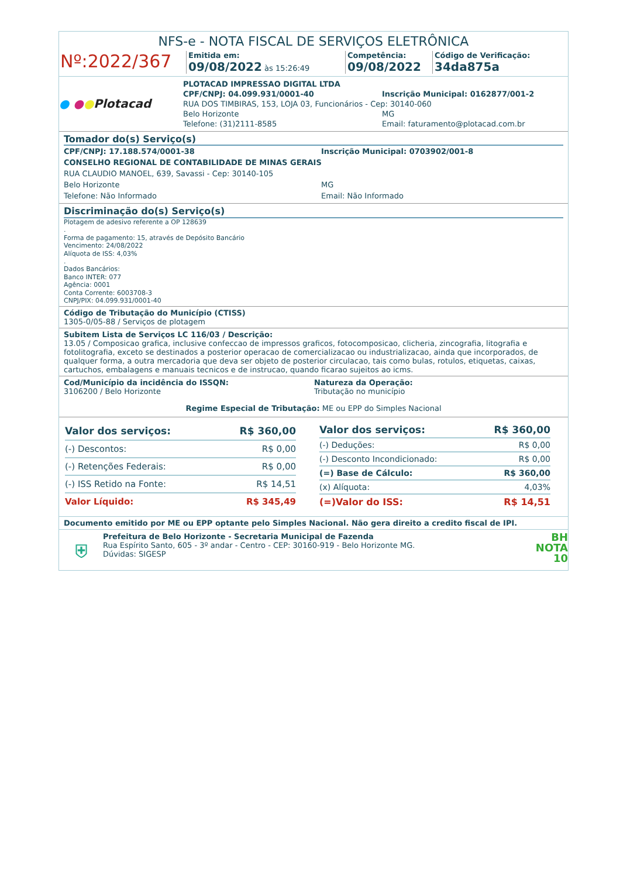NFS-e - NOTA FISCAL DE SERVIÇOS ELETRÔNICA
Nº:2022/367
Emitida em:
09/08/2022 às 15:26:49
Competência:
09/08/2022
Código de Verificação:
34da875a
● ●●Plotacad
PLOTACAD IMPRESSAO DIGITAL LTDA
CPF/CNPJ: 04.099.931/0001-40 Inscrição Municipal: 0162877/001-2
RUA DOS TIMBIRAS, 153, LOJA 03, Funcionários - Cep: 30140-060
Belo Horizonte MG
Telefone: (31)2111-8585 Email: faturamento@plotacad.com.br
Tomador do(s) Serviço(s)
CPF/CNPJ: 17.188.574/0001-38 Inscrição Municipal: 0703902/001-8
CONSELHO REGIONAL DE CONTABILIDADE DE MINAS GERAIS
RUA CLAUDIO MANOEL, 639, Savassi - Cep: 30140-105
Belo Horizonte MG
Telefone: Não Informado Email: Não Informado
Discriminação do(s) Serviço(s)
Plotagem de adesivo referente a OP 128639
.
Forma de pagamento: 15, através de Depósito Bancário
Vencimento: 24/08/2022
Alíquota de ISS: 4,03%
.
Dados Bancários:
Banco INTER: 077
Agência: 0001
Conta Corrente: 6003708-3
CNPJ/PIX: 04.099.931/0001-40
Código de Tributação do Município (CTISS)
1305-0/05-88 / Serviços de plotagem
Subitem Lista de Serviços LC 116/03 / Descrição:
13.05 / Composicao grafica, inclusive confeccao de impressos graficos, fotocomposicao, clicheria, zincografia, litografia e fotolitografia, exceto se destinados a posterior operacao de comercializacao ou industrializacao, ainda que incorporados, de qualquer forma, a outra mercadoria que deva ser objeto de posterior circulacao, tais como bulas, rotulos, etiquetas, caixas, cartuchos, embalagens e manuais tecnicos e de instrucao, quando ficarao sujeitos ao icms.
Cod/Município da incidência do ISSQN:
3106200 / Belo Horizonte
Natureza da Operação:
Tributação no município
Regime Especial de Tributação: ME ou EPP do Simples Nacional
| Valor dos serviços: | R$ 360,00 |
| (-) Descontos: | R$ 0,00 |
| (-) Retenções Federais: | R$ 0,00 |
| (-) ISS Retido na Fonte: | R$ 14,51 |
| Valor Líquido: | R$ 345,49 |
| Valor dos serviços: | R$ 360,00 |
| (-) Deduções: | R$ 0,00 |
| (-) Desconto Incondicionado: | R$ 0,00 |
| (=) Base de Cálculo: | R$ 360,00 |
| (x) Alíquota: | 4,03% |
| (=)Valor do ISS: | R$ 14,51 |
Documento emitido por ME ou EPP optante pelo Simples Nacional. Não gera direito a credito fiscal de IPI.
⛨
Prefeitura de Belo Horizonte - Secretaria Municipal de Fazenda
Rua Espírito Santo, 605 - 3º andar - Centro - CEP: 30160-919 - Belo Horizonte MG.
Dúvidas: SIGESP
BH
NOTA
10